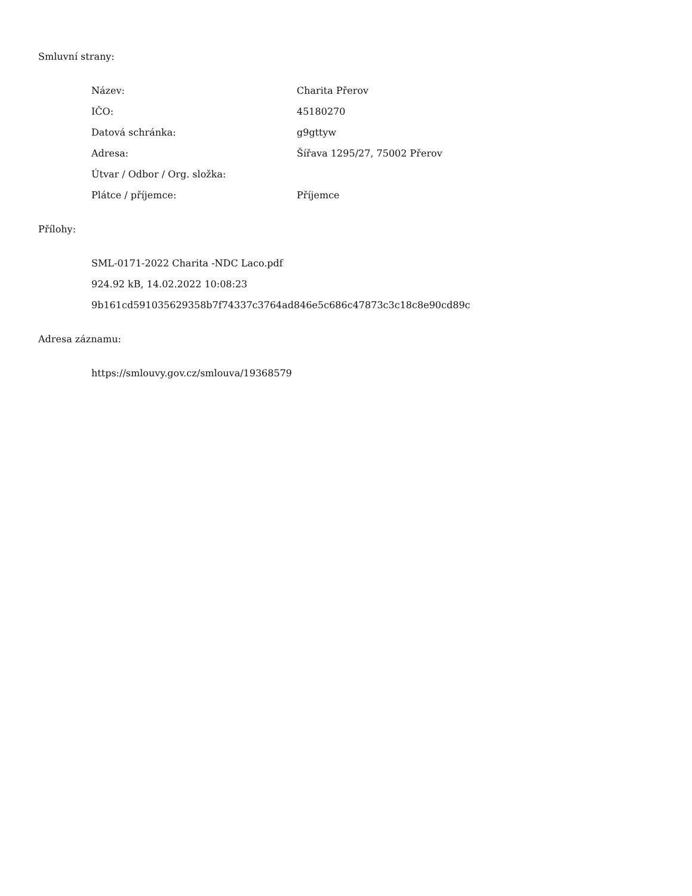Smluvní strany:
| Název: | Charita Přerov |
| IČO: | 45180270 |
| Datová schránka: | g9gttyw |
| Adresa: | Šířava 1295/27, 75002 Přerov |
| Útvar / Odbor / Org. složka: | |
| Plátce / příjemce: | Příjemce |
Přílohy:
SML-0171-2022 Charita -NDC Laco.pdf
924.92 kB, 14.02.2022 10:08:23
9b161cd591035629358b7f74337c3764ad846e5c686c47873c3c18c8e90cd89c
Adresa záznamu:
https://smlouvy.gov.cz/smlouva/19368579